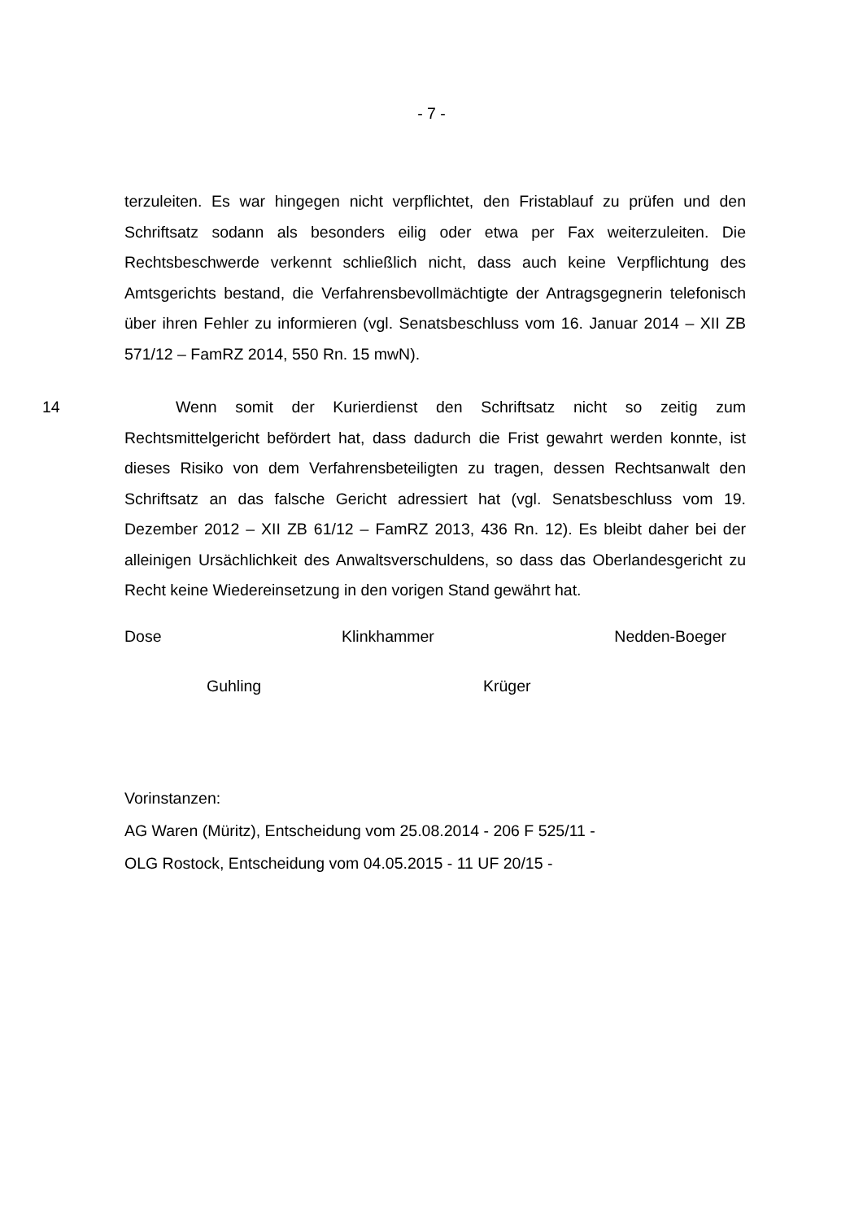- 7 -
terzuleiten. Es war hingegen nicht verpflichtet, den Fristablauf zu prüfen und den Schriftsatz sodann als besonders eilig oder etwa per Fax weiterzuleiten. Die Rechtsbeschwerde verkennt schließlich nicht, dass auch keine Verpflichtung des Amtsgerichts bestand, die Verfahrensbevollmächtigte der Antragsgegnerin telefonisch über ihren Fehler zu informieren (vgl. Senatsbeschluss vom 16. Januar 2014 – XII ZB 571/12 – FamRZ 2014, 550 Rn. 15 mwN).
14 Wenn somit der Kurierdienst den Schriftsatz nicht so zeitig zum Rechtsmittelgericht befördert hat, dass dadurch die Frist gewahrt werden konnte, ist dieses Risiko von dem Verfahrensbeteiligten zu tragen, dessen Rechtsanwalt den Schriftsatz an das falsche Gericht adressiert hat (vgl. Senatsbeschluss vom 19. Dezember 2012 – XII ZB 61/12 – FamRZ 2013, 436 Rn. 12). Es bleibt daher bei der alleinigen Ursächlichkeit des Anwaltsverschuldens, so dass das Oberlandesgericht zu Recht keine Wiedereinsetzung in den vorigen Stand gewährt hat.
Dose Klinkhammer Nedden-Boeger
Guhling Krüger
Vorinstanzen:
AG Waren (Müritz), Entscheidung vom 25.08.2014 - 206 F 525/11 -
OLG Rostock, Entscheidung vom 04.05.2015 - 11 UF 20/15 -